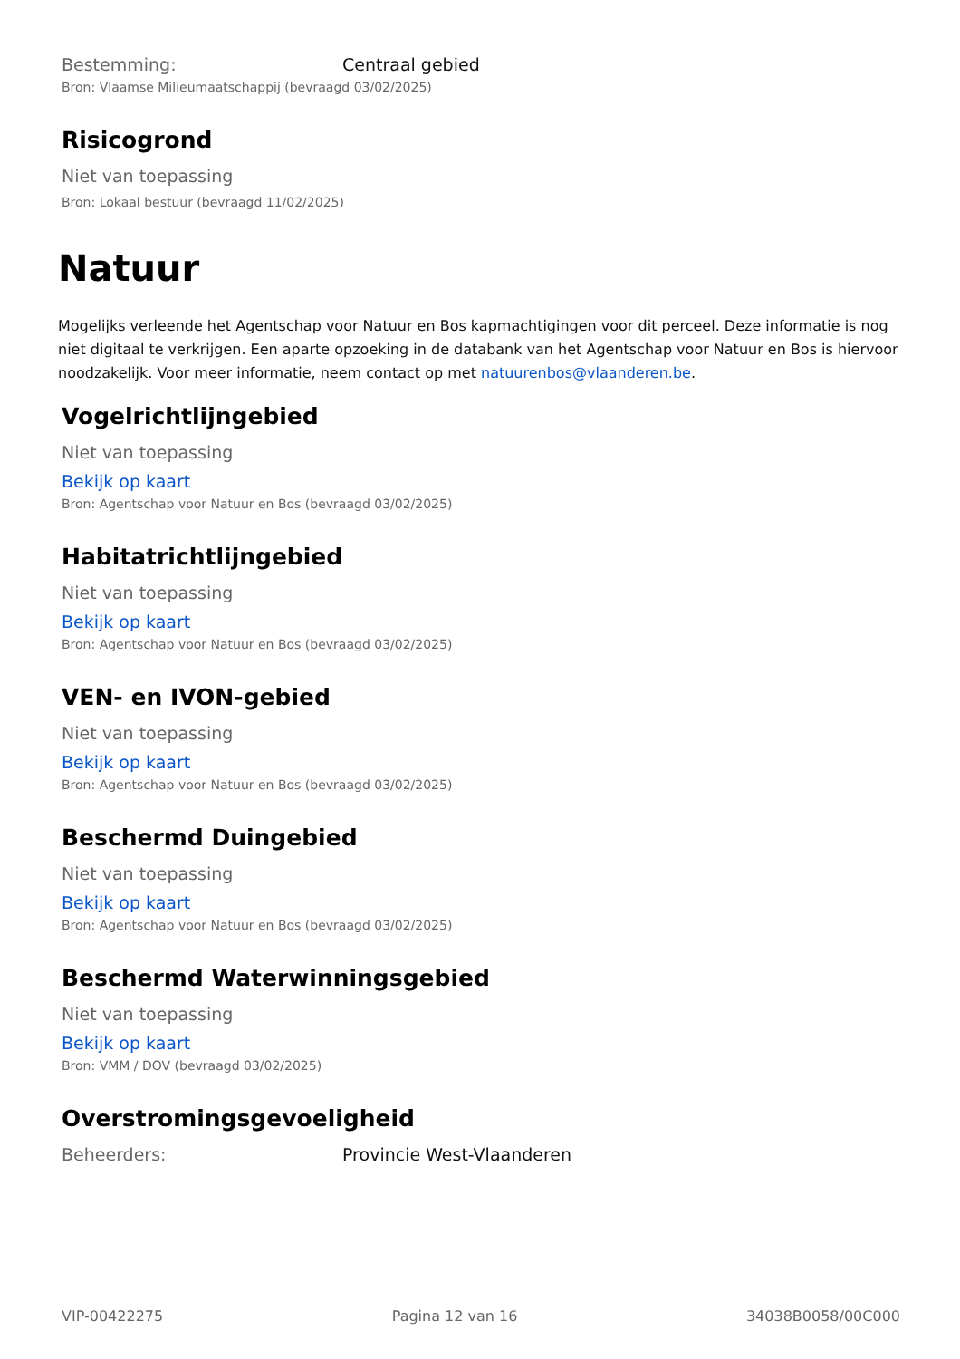Bestemming: Centraal gebied
Bron: Vlaamse Milieumaatschappij (bevraagd 03/02/2025)
Risicogrond
Niet van toepassing
Bron: Lokaal bestuur (bevraagd 11/02/2025)
Natuur
Mogelijks verleende het Agentschap voor Natuur en Bos kapmachtigingen voor dit perceel. Deze informatie is nog niet digitaal te verkrijgen. Een aparte opzoeking in de databank van het Agentschap voor Natuur en Bos is hiervoor noodzakelijk. Voor meer informatie, neem contact op met natuurenbos@vlaanderen.be.
Vogelrichtlijngebied
Niet van toepassing
Bekijk op kaart
Bron: Agentschap voor Natuur en Bos (bevraagd 03/02/2025)
Habitatrichtlijngebied
Niet van toepassing
Bekijk op kaart
Bron: Agentschap voor Natuur en Bos (bevraagd 03/02/2025)
VEN- en IVON-gebied
Niet van toepassing
Bekijk op kaart
Bron: Agentschap voor Natuur en Bos (bevraagd 03/02/2025)
Beschermd Duingebied
Niet van toepassing
Bekijk op kaart
Bron: Agentschap voor Natuur en Bos (bevraagd 03/02/2025)
Beschermd Waterwinningsgebied
Niet van toepassing
Bekijk op kaart
Bron: VMM / DOV (bevraagd 03/02/2025)
Overstromingsgevoeligheid
Beheerders: Provincie West-Vlaanderen
VIP-00422275 Pagina 12 van 16 34038B0058/00C000